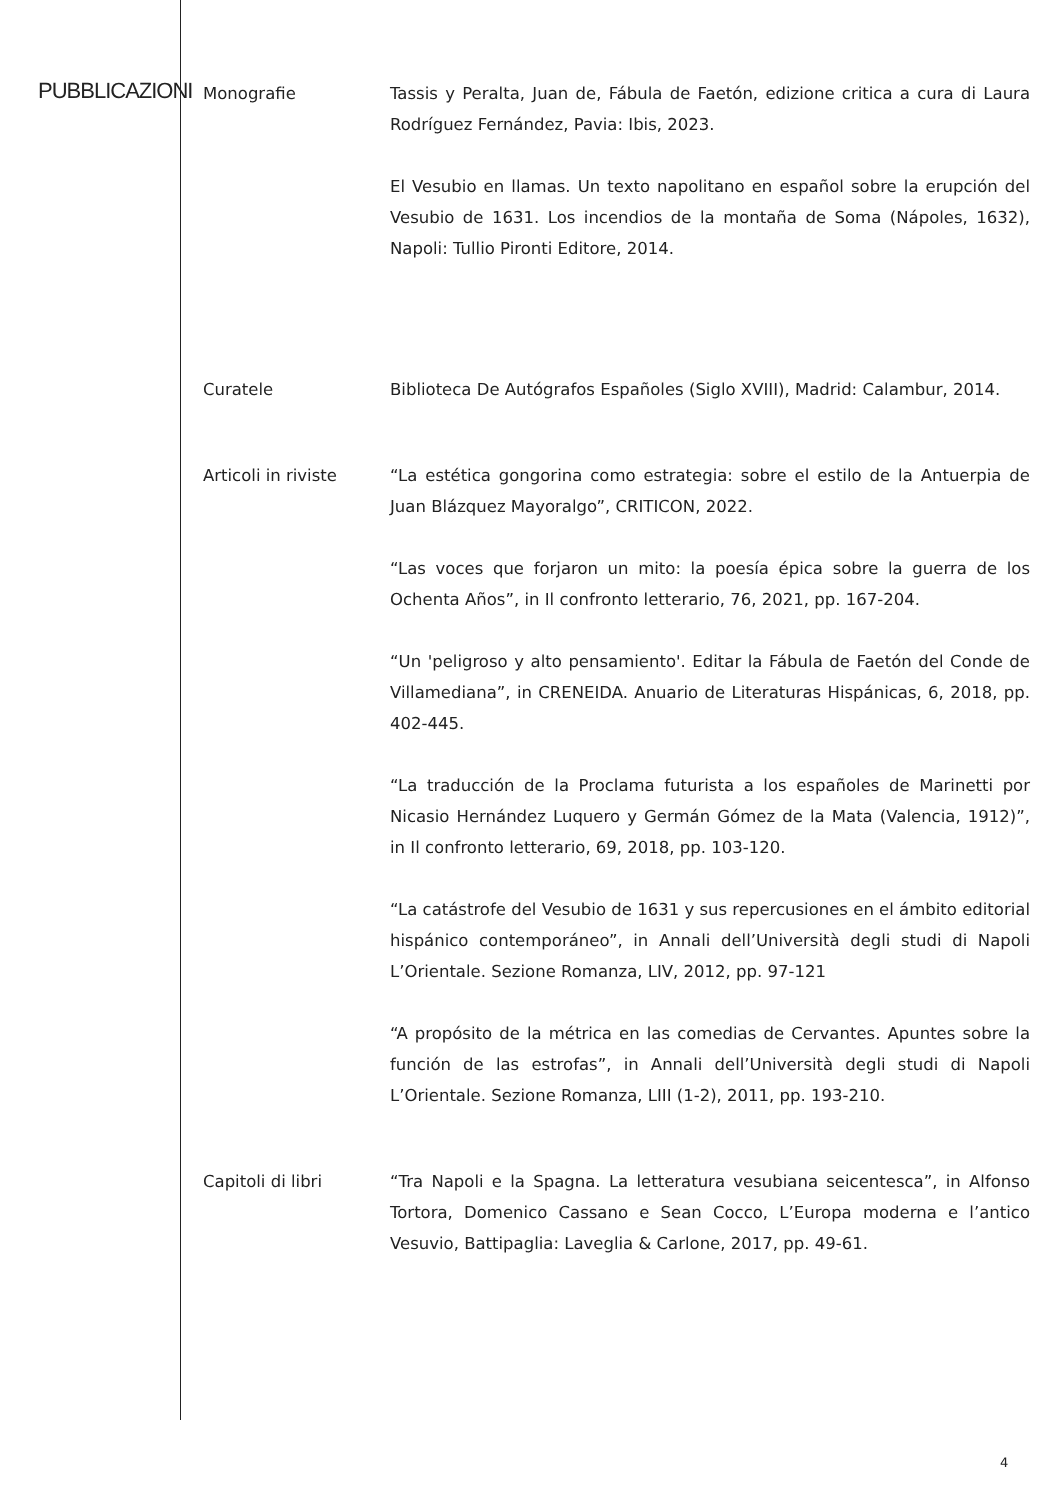PUBBLICAZIONI
Monografie Tassis y Peralta, Juan de, Fábula de Faetón, edizione critica a cura di Laura Rodríguez Fernández, Pavia: Ibis, 2023.
El Vesubio en llamas. Un texto napolitano en español sobre la erupción del Vesubio de 1631. Los incendios de la montaña de Soma (Nápoles, 1632), Napoli: Tullio Pironti Editore, 2014.
Curatele Biblioteca De Autógrafos Españoles (Siglo XVIII), Madrid: Calambur, 2014.
Articoli in riviste
“La estética gongorina como estrategia: sobre el estilo de la Antuerpia de Juan Blázquez Mayoralgo”, CRITICON, 2022.
“Las voces que forjaron un mito: la poesía épica sobre la guerra de los Ochenta Años”, in Il confronto letterario, 76, 2021, pp. 167-204.
“Un 'peligroso y alto pensamiento'. Editar la Fábula de Faetón del Conde de Villamediana”, in CRENEIDA. Anuario de Literaturas Hispánicas, 6, 2018, pp. 402-445.
“La traducción de la Proclama futurista a los españoles de Marinetti por Nicasio Hernández Luquero y Germán Gómez de la Mata (Valencia, 1912)”, in Il confronto letterario, 69, 2018, pp. 103-120.
“La catástrofe del Vesubio de 1631 y sus repercusiones en el ámbito editorial hispánico contemporáneo”, in Annali dell’Università degli studi di Napoli L’Orientale. Sezione Romanza, LIV, 2012, pp. 97-121
“A propósito de la métrica en las comedias de Cervantes. Apuntes sobre la función de las estrofas”, in Annali dell’Università degli studi di Napoli L’Orientale. Sezione Romanza, LIII (1-2), 2011, pp. 193-210.
Capitoli di libri “Tra Napoli e la Spagna. La letteratura vesubiana seicentesca”, in Alfonso Tortora, Domenico Cassano e Sean Cocco, L’Europa moderna e l’antico Vesuvio, Battipaglia: Laveglia & Carlone, 2017, pp. 49-61.
4